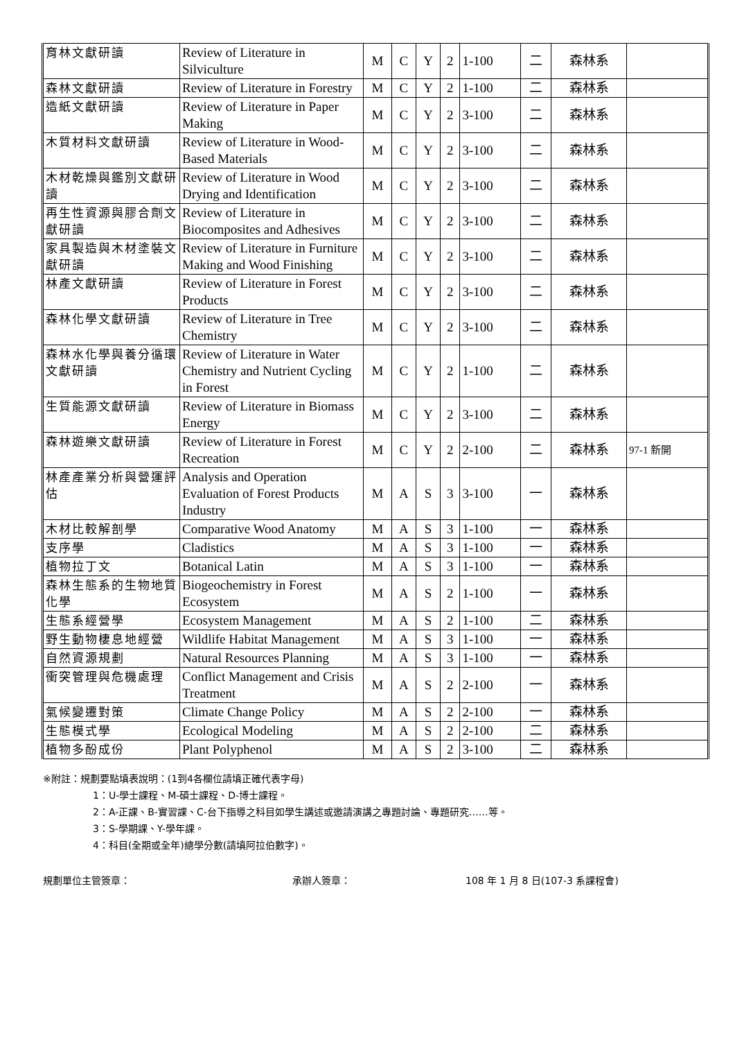| 育林文獻研讀 | Review of Literature in Silviculture | M | C | Y | 2 | 1-100 | 二 | 森林系 | |
| 森林文獻研讀 | Review of Literature in Forestry | M | C | Y | 2 | 1-100 | 二 | 森林系 | |
| 造紙文獻研讀 | Review of Literature in Paper Making | M | C | Y | 2 | 3-100 | 二 | 森林系 | |
| 木質材料文獻研讀 | Review of Literature in Wood-Based Materials | M | C | Y | 2 | 3-100 | 二 | 森林系 | |
| 木材乾燥與鑑別文獻研讀 | Review of Literature in Wood Drying and Identification | M | C | Y | 2 | 3-100 | 二 | 森林系 | |
| 再生性資源與膠合劑文獻研讀 | Review of Literature in Biocomposites and Adhesives | M | C | Y | 2 | 3-100 | 二 | 森林系 | |
| 家具製造與木材塗裝文獻研讀 | Review of Literature in Furniture Making and Wood Finishing | M | C | Y | 2 | 3-100 | 二 | 森林系 | |
| 林產文獻研讀 | Review of Literature in Forest Products | M | C | Y | 2 | 3-100 | 二 | 森林系 | |
| 森林化學文獻研讀 | Review of Literature in Tree Chemistry | M | C | Y | 2 | 3-100 | 二 | 森林系 | |
| 森林水化學與養分循環文獻研讀 | Review of Literature in Water Chemistry and Nutrient Cycling in Forest | M | C | Y | 2 | 1-100 | 二 | 森林系 | |
| 生質能源文獻研讀 | Review of Literature in Biomass Energy | M | C | Y | 2 | 3-100 | 二 | 森林系 | |
| 森林遊樂文獻研讀 | Review of Literature in Forest Recreation | M | C | Y | 2 | 2-100 | 二 | 森林系 | 97-1 新開 |
| 林產產業分析與營運評估 | Analysis and Operation Evaluation of Forest Products Industry | M | A | S | 3 | 3-100 | 一 | 森林系 | |
| 木材比較解剖學 | Comparative Wood Anatomy | M | A | S | 3 | 1-100 | 一 | 森林系 | |
| 支序學 | Cladistics | M | A | S | 3 | 1-100 | 一 | 森林系 | |
| 植物拉丁文 | Botanical Latin | M | A | S | 3 | 1-100 | 一 | 森林系 | |
| 森林生態系的生物地質化學 | Biogeochemistry in Forest Ecosystem | M | A | S | 2 | 1-100 | 一 | 森林系 | |
| 生態系經營學 | Ecosystem Management | M | A | S | 2 | 1-100 | 二 | 森林系 | |
| 野生動物棲息地經營 | Wildlife Habitat Management | M | A | S | 3 | 1-100 | 一 | 森林系 | |
| 自然資源規劃 | Natural Resources Planning | M | A | S | 3 | 1-100 | 一 | 森林系 | |
| 衝突管理與危機處理 | Conflict Management and Crisis Treatment | M | A | S | 2 | 2-100 | 一 | 森林系 | |
| 氣候變遷對策 | Climate Change Policy | M | A | S | 2 | 2-100 | 一 | 森林系 | |
| 生態模式學 | Ecological Modeling | M | A | S | 2 | 2-100 | 二 | 森林系 | |
| 植物多酚成份 | Plant Polyphenol | M | A | S | 2 | 3-100 | 二 | 森林系 | |
※附註：規劃要點填表說明：(1到4各欄位請填正確代表字母)
1：U-學士課程、M-碩士課程、D-博士課程。
2：A-正課、B-實習課、C-台下指導之科目如學生講述或邀請演講之專題討論、專題研究……等。
3：S-學期課、Y-學年課。
4：科目(全期或全年)總學分數(請填阿拉伯數字)。
規劃單位主管簽章： 承辦人簽章： 108 年 1 月 8 日(107-3 系課程會)